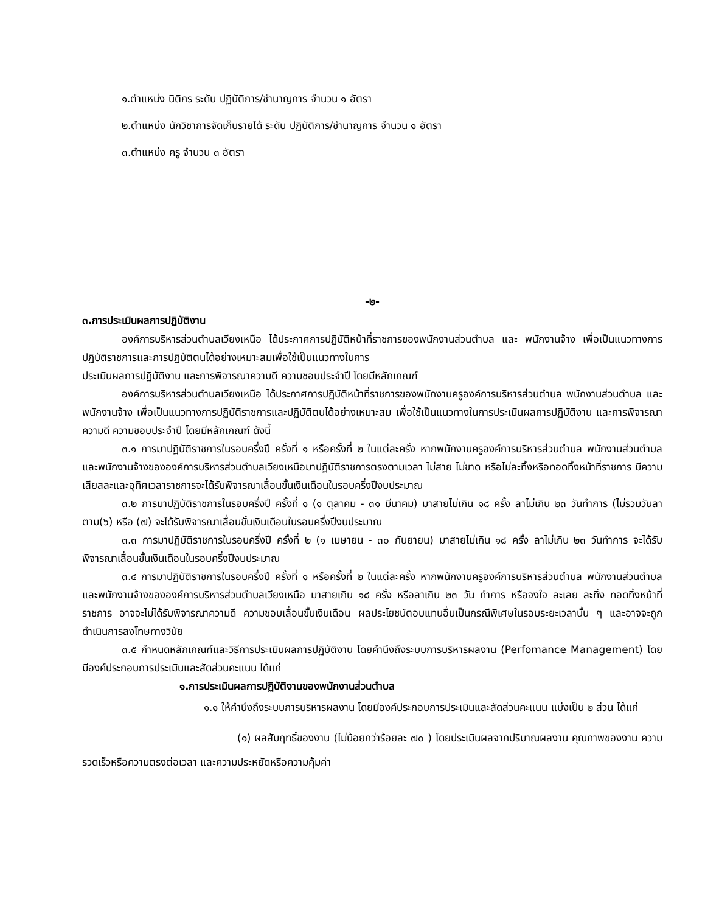๑.ตำแหน่ง นิติกร ระดับ ปฏิบัติการ/ชำนาญการ จำนวน ๑ อัตรา
๒.ตำแหน่ง นักวิชาการจัดเก็บรายได้ ระดับ ปฏิบัติการ/ชำนาญการ จำนวน ๑ อัตรา
๓.ตำแหน่ง ครู จำนวน ๓ อัตรา
-๒-
๓.การประเมินผลการปฏิบัติงาน
องค์การบริหารส่วนตำบลเวียงเหนือ ได้ประกาศการปฏิบัติหน้าที่ราชการของพนักงานส่วนตำบล และ พนักงานจ้าง เพื่อเป็นแนวทางการปฏิบัติราชการและการปฏิบัติตนได้อย่างเหมาะสมเพื่อใช้เป็นแนวทางในการ
ประเมินผลการปฏิบัติงาน และการพิจารณาความดี ความชอบประจำปี โดยมีหลักเกณฑ์
องค์การบริหารส่วนตำบลเวียงเหนือ ได้ประกาศการปฏิบัติหน้าที่ราชการของพนักงานครูองค์การบริหารส่วนตำบล พนักงานส่วนตำบล และพนักงานจ้าง เพื่อเป็นแนวทางการปฏิบัติราชการและปฏิบัติตนได้อย่างเหมาะสม เพื่อใช้เป็นแนวทางในการประเมินผลการปฏิบัติงาน และการพิจารณาความดี ความชอบประจำปี โดยมีหลักเกณฑ์ ดังนี้
๓.๑ การมาปฏิบัติราชการในรอบครึ่งปี ครั้งที่ ๑ หรือครั้งที่ ๒ ในแต่ละครั้ง หากพนักงานครูองค์การบริหารส่วนตำบล พนักงานส่วนตำบล และพนักงานจ้างขององค์การบริหารส่วนตำบลเวียงเหนือมาปฏิบัติราชการตรงตามเวลา ไม่สาย ไม่ขาด หรือไม่ละทิ้งหรือทอดทิ้งหน้าที่ราชการ มีความเสียสละและอุทิศเวลาราชการจะได้รับพิจารณาเลื่อนขั้นเงินเดือนในรอบครึ่งปีงบประมาณ
๓.๒ การมาปฏิบัติราชการในรอบครึ่งปี ครั้งที่ ๑ (๑ ตุลาคม - ๓๑ มีนาคม) มาสายไม่เกิน ๑๘ ครั้ง ลาไม่เกิน ๒๓ วันทำการ (ไม่รวมวันลาตาม(๖) หรือ (๗) จะได้รับพิจารณาเลื่อนขั้นเงินเดือนในรอบครึ่งปีงบประมาณ
๓.๓ การมาปฏิบัติราชการในรอบครึ่งปี ครั้งที่ ๒ (๑ เมษายน - ๓๐ กันยายน) มาสายไม่เกิน ๑๘ ครั้ง ลาไม่เกิน ๒๓ วันทำการ จะได้รับพิจารณาเลื่อนขั้นเงินเดือนในรอบครึ่งปีงบประมาณ
๓.๔ การมาปฏิบัติราชการในรอบครึ่งปี ครั้งที่ ๑ หรือครั้งที่ ๒ ในแต่ละครั้ง หากพนักงานครูองค์การบริหารส่วนตำบล พนักงานส่วนตำบล และพนักงานจ้างขององค์การบริหารส่วนตำบลเวียงเหนือ มาสายเกิน ๑๘ ครั้ง หรือลาเกิน ๒๓ วัน ทำการ หรือจงใจ ละเลย ละทิ้ง ทอดทิ้งหน้าที่ราชการ อาจจะไม่ได้รับพิจารณาความดี ความชอบเลื่อนขั้นเงินเดือน ผลประโยชน์ตอบแทนอื่นเป็นกรณีพิเศษในรอบระยะเวลานั้น ๆ และอาจจะถูกดำเนินการลงโทษทางวินัย
๓.๕ กำหนดหลักเกณฑ์และวิธีการประเมินผลการปฏิบัติงาน โดยคำนึงถึงระบบการบริหารผลงาน (Perfomance Management) โดยมีองค์ประกอบการประเมินและสัดส่วนคะแนน ได้แก่
๑.การประเมินผลการปฏิบัติงานของพนักงานส่วนตำบล
๑.๑ ให้คำนึงถึงระบบการบริหารผลงาน โดยมีองค์ประกอบการประเมินและสัดส่วนคะแนน แบ่งเป็น ๒ ส่วน ได้แก่
(๑) ผลสัมฤทธิ์ของงาน (ไม่น้อยกว่าร้อยละ ๗๐ ) โดยประเมินผลจากปริมาณผลงาน คุณภาพของงาน ความรวดเร็วหรือความตรงต่อเวลา และความประหยัดหรือความคุ้มค่า